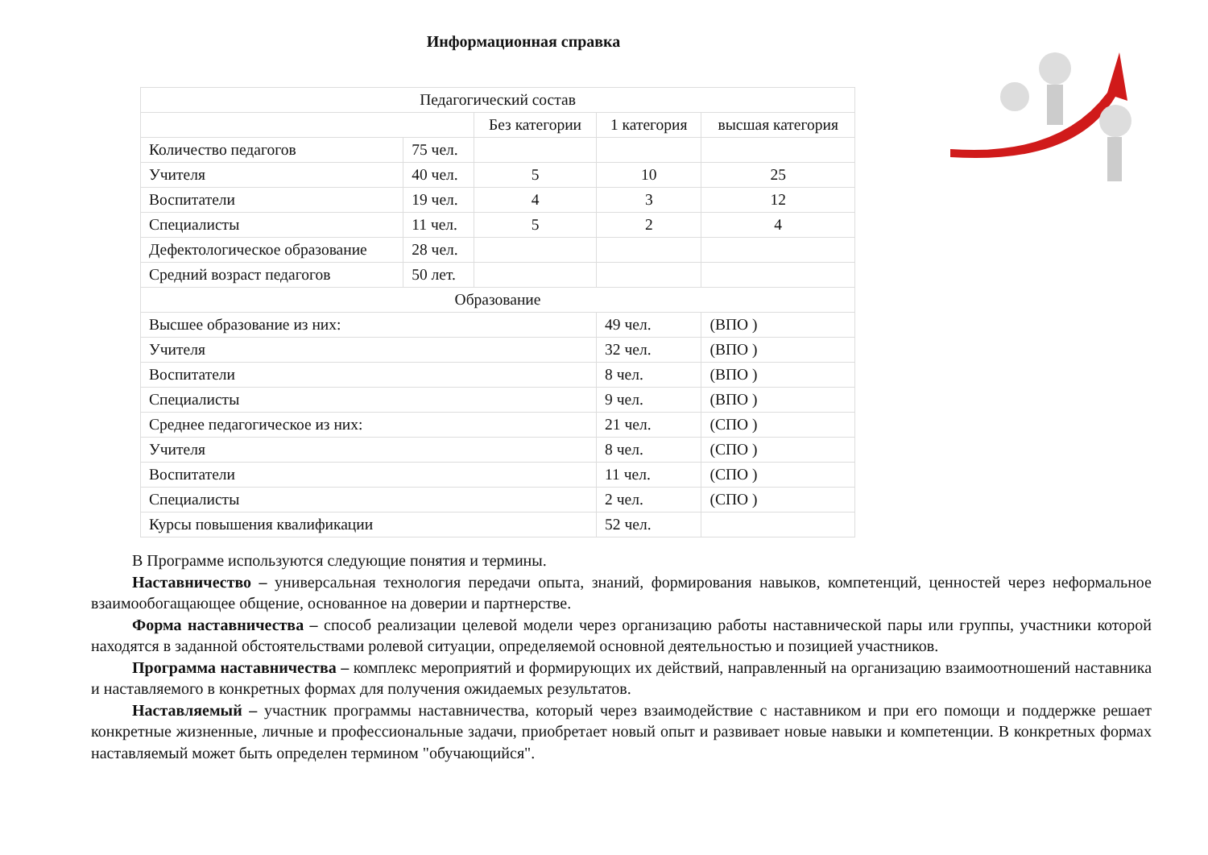Информационная справка
| Педагогический состав | | | | |
| | | Без категории | 1 категория | высшая категория |
| Количество педагогов | 75 чел. | | | |
| Учителя | 40 чел. | 5 | 10 | 25 |
| Воспитатели | 19 чел. | 4 | 3 | 12 |
| Специалисты | 11 чел. | 5 | 2 | 4 |
| Дефектологическое образование | 28 чел. | | | |
| Средний возраст педагогов | 50 лет. | | | |
| Образование | | | | |
| Высшее образование из них: | | | 49 чел. | (ВПО ) |
| Учителя | | | 32 чел. | (ВПО ) |
| Воспитатели | | | 8 чел. | (ВПО ) |
| Специалисты | | | 9 чел. | (ВПО ) |
| Среднее педагогическое из них: | | | 21 чел. | (СПО ) |
| Учителя | | | 8 чел. | (СПО ) |
| Воспитатели | | | 11 чел. | (СПО ) |
| Специалисты | | | 2 чел. | (СПО ) |
| Курсы повышения квалификации | | | 52 чел. | |
В Программе используются следующие понятия и термины.
Наставничество – универсальная технология передачи опыта, знаний, формирования навыков, компетенций, ценностей через неформальное взаимообогащающее общение, основанное на доверии и партнерстве.
Форма наставничества – способ реализации целевой модели через организацию работы наставнической пары или группы, участники которой находятся в заданной обстоятельствами ролевой ситуации, определяемой основной деятельностью и позицией участников.
Программа наставничества – комплекс мероприятий и формирующих их действий, направленный на организацию взаимоотношений наставника и наставляемого в конкретных формах для получения ожидаемых результатов.
Наставляемый – участник программы наставничества, который через взаимодействие с наставником и при его помощи и поддержке решает конкретные жизненные, личные и профессиональные задачи, приобретает новый опыт и развивает новые навыки и компетенции. В конкретных формах наставляемый может быть определен термином "обучающийся".